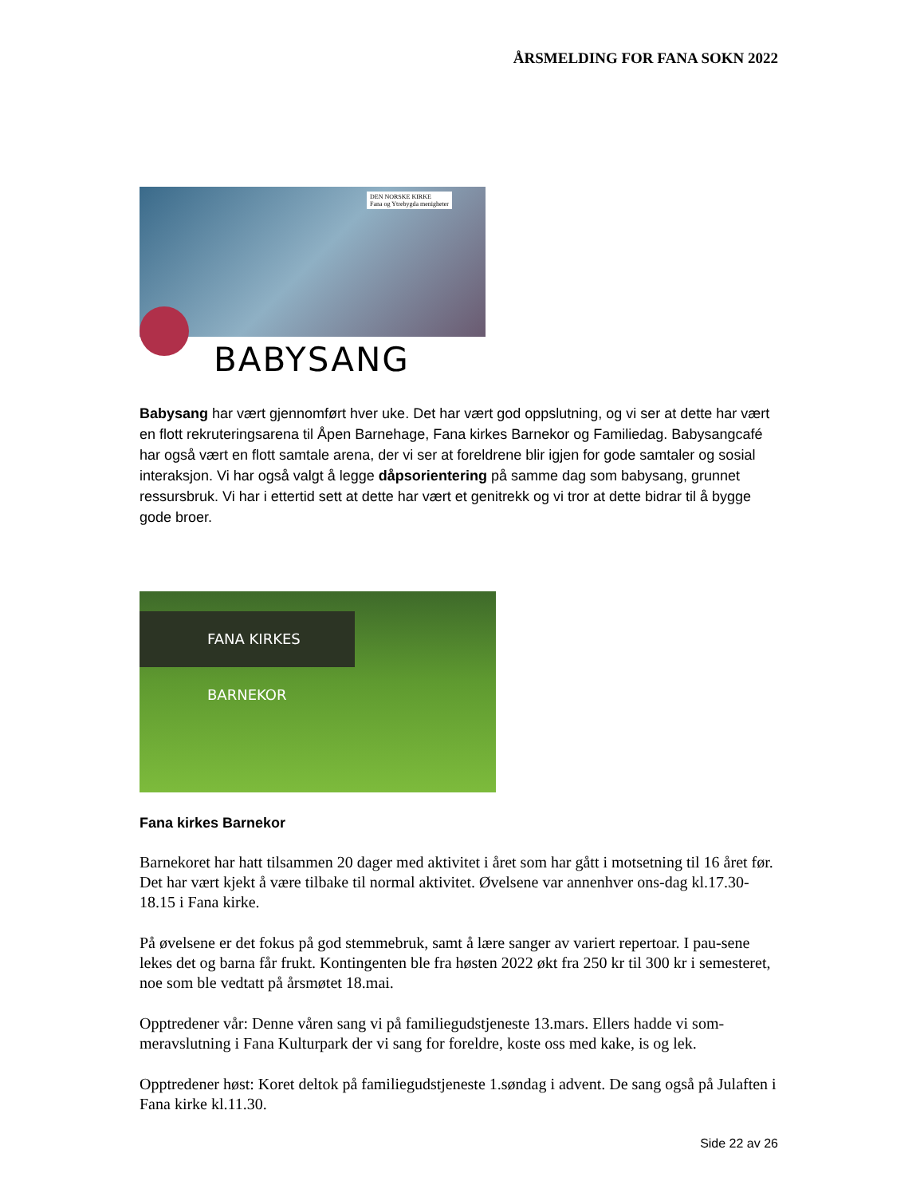ÅRSMELDING FOR FANA SOKN 2022
BABYSANG
DEN NORSKE KIRKE
Fana og Ytrebygda menigheter
Babysang har vært gjennomført hver uke. Det har vært god oppslutning, og vi ser at dette har vært en flott rekruteringsarena til Åpen Barnehage, Fana kirkes Barnekor og Familiedag. Babysangcafé har også vært en flott samtale arena, der vi ser at foreldrene blir igjen for gode samtaler og sosial interaksjon. Vi har også valgt å legge dåpsorientering på samme dag som babysang, grunnet ressursbruk. Vi har i ettertid sett at dette har vært et genitrekk og vi tror at dette bidrar til å bygge gode broer.
FANA KIRKES BARNEKOR
Fana kirkes Barnekor
Barnekoret har hatt tilsammen 20 dager med aktivitet i året som har gått i motsetning til 16 året før. Det har vært kjekt å være tilbake til normal aktivitet. Øvelsene var annenhver ons-dag kl.17.30-18.15 i Fana kirke.
På øvelsene er det fokus på god stemmebruk, samt å lære sanger av variert repertoar. I pau-sene lekes det og barna får frukt. Kontingenten ble fra høsten 2022 økt fra 250 kr til 300 kr i semesteret, noe som ble vedtatt på årsmøtet 18.mai.
Opptredener vår: Denne våren sang vi på familiegudstjeneste 13.mars. Ellers hadde vi som-meravslutning i Fana Kulturpark der vi sang for foreldre, koste oss med kake, is og lek.
Opptredener høst: Koret deltok på familiegudstjeneste 1.søndag i advent. De sang også på Julaften i Fana kirke kl.11.30.
Side 22 av 26